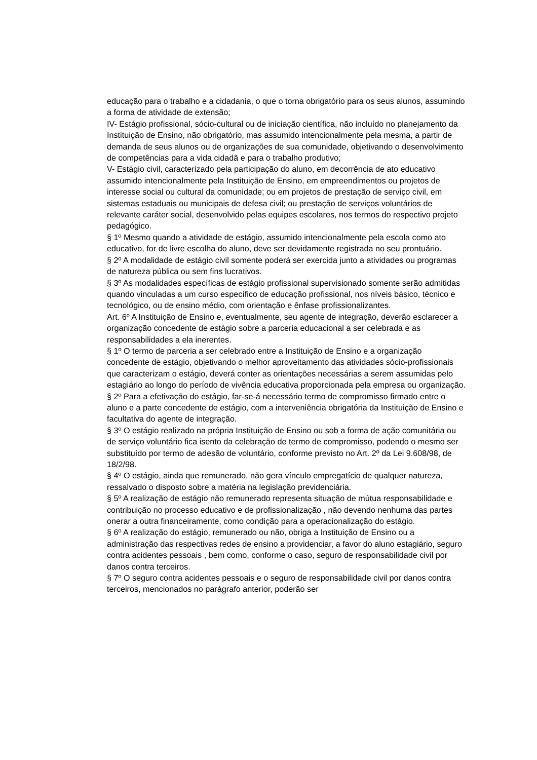educação para o trabalho e a cidadania, o que o torna obrigatório para os seus alunos, assumindo a forma de atividade de extensão;
IV- Estágio profissional, sócio-cultural ou de iniciação científica, não incluído no planejamento da Instituição de Ensino, não obrigatório, mas assumido intencionalmente pela mesma, a partir de demanda de seus alunos ou de organizações de sua comunidade, objetivando o desenvolvimento de competências para a vida cidadã e para o trabalho produtivo;
V- Estágio civil, caracterizado pela participação do aluno, em decorrência de ato educativo assumido intencionalmente pela Instituição de Ensino, em empreendimentos ou projetos de interesse social ou cultural da comunidade; ou em projetos de prestação de serviço civil, em sistemas estaduais ou municipais de defesa civil; ou prestação de serviços voluntários de relevante caráter social, desenvolvido pelas equipes escolares, nos termos do respectivo projeto pedagógico.
§ 1º Mesmo quando a atividade de estágio, assumido intencionalmente pela escola como ato educativo, for de livre escolha do aluno, deve ser devidamente registrada no seu prontuário.
§ 2º A modalidade de estágio civil somente poderá ser exercida junto a atividades ou programas de natureza pública ou sem fins lucrativos.
§ 3º As modalidades específicas de estágio profissional supervisionado somente serão admitidas quando vinculadas a um curso específico de educação profissional, nos níveis básico, técnico e tecnológico, ou de ensino médio, com orientação e ênfase profissionalizantes.
Art. 6º A Instituição de Ensino e, eventualmente, seu agente de integração, deverão esclarecer a organização concedente de estágio sobre a parceria educacional a ser celebrada e as responsabilidades a ela inerentes.
§ 1º O termo de parceria a ser celebrado entre a Instituição de Ensino e a organização concedente de estágio, objetivando o melhor aproveitamento das atividades sócio-profissionais que caracterizam o estágio, deverá conter as orientações necessárias a serem assumidas pelo estagiário ao longo do período de vivência educativa proporcionada pela empresa ou organização.
§ 2º Para a efetivação do estágio, far-se-á necessário termo de compromisso firmado entre o aluno e a parte concedente de estágio, com a interveniência obrigatória da Instituição de Ensino e facultativa do agente de integração.
§ 3º O estágio realizado na própria Instituição de Ensino ou sob a forma de ação comunitária ou de serviço voluntário fica isento da celebração de termo de compromisso, podendo o mesmo ser substituído por termo de adesão de voluntário, conforme previsto no Art. 2º da Lei 9.608/98, de 18/2/98.
§ 4º O estágio, ainda que remunerado, não gera vínculo empregatício de qualquer natureza, ressalvado o disposto sobre a matéria na legislação previdenciária.
§ 5º A realização de estágio não remunerado representa situação de mútua responsabilidade e contribuição no processo educativo e de profissionalização , não devendo nenhuma das partes onerar a outra financeiramente, como condição para a operacionalização do estágio.
§ 6º A realização do estágio, remunerado ou não, obriga a Instituição de Ensino ou a administração das respectivas redes de ensino a providenciar, a favor do aluno estagiário, seguro contra acidentes pessoais , bem como, conforme o caso, seguro de responsabilidade civil por danos contra terceiros.
§ 7º O seguro contra acidentes pessoais e o seguro de responsabilidade civil por danos contra terceiros, mencionados no parágrafo anterior, poderão ser